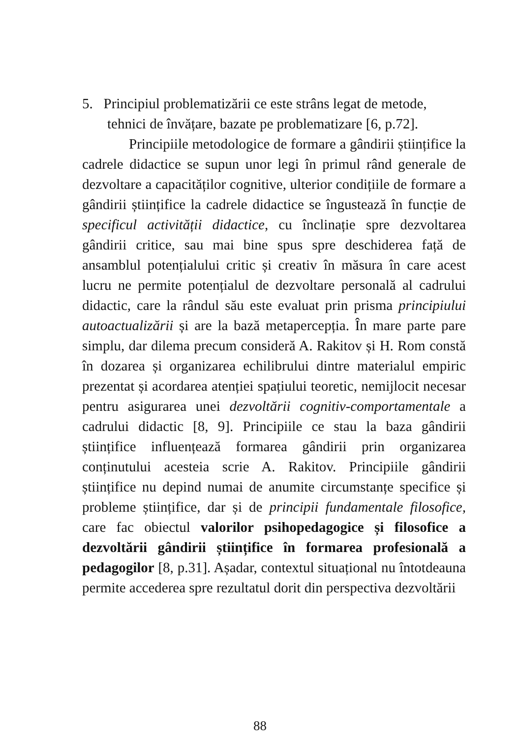5. Principiul problematizării ce este strâns legat de metode, tehnici de învățare, bazate pe problematizare [6, p.72].
Principiile metodologice de formare a gândirii științifice la cadrele didactice se supun unor legi în primul rând generale de dezvoltare a capacităților cognitive, ulterior condițiile de formare a gândirii științifice la cadrele didactice se îngustează în funcție de specificul activității didactice, cu înclinație spre dezvoltarea gândirii critice, sau mai bine spus spre deschiderea față de ansamblul potențialului critic și creativ în măsura în care acest lucru ne permite potențialul de dezvoltare personală al cadrului didactic, care la rândul său este evaluat prin prisma principiului autoactualizării și are la bază metapercepția. În mare parte pare simplu, dar dilema precum consideră A. Rakitov și H. Rom constă în dozarea și organizarea echilibrului dintre materialul empiric prezentat și acordarea atenției spațiului teoretic, nemijlocit necesar pentru asigurarea unei dezvoltării cognitiv-comportamentale a cadrului didactic [8, 9]. Principiile ce stau la baza gândirii științifice influențează formarea gândirii prin organizarea conținutului acesteia scrie A. Rakitov. Principiile gândirii științifice nu depind numai de anumite circumstanțe specifice și probleme științifice, dar și de principii fundamentale filosofice, care fac obiectul valorilor psihopedagogice și filosofice a dezvoltării gândirii științifice în formarea profesională a pedagogilor [8, p.31]. Așadar, contextul situațional nu întotdeauna permite accederea spre rezultatul dorit din perspectiva dezvoltării
88